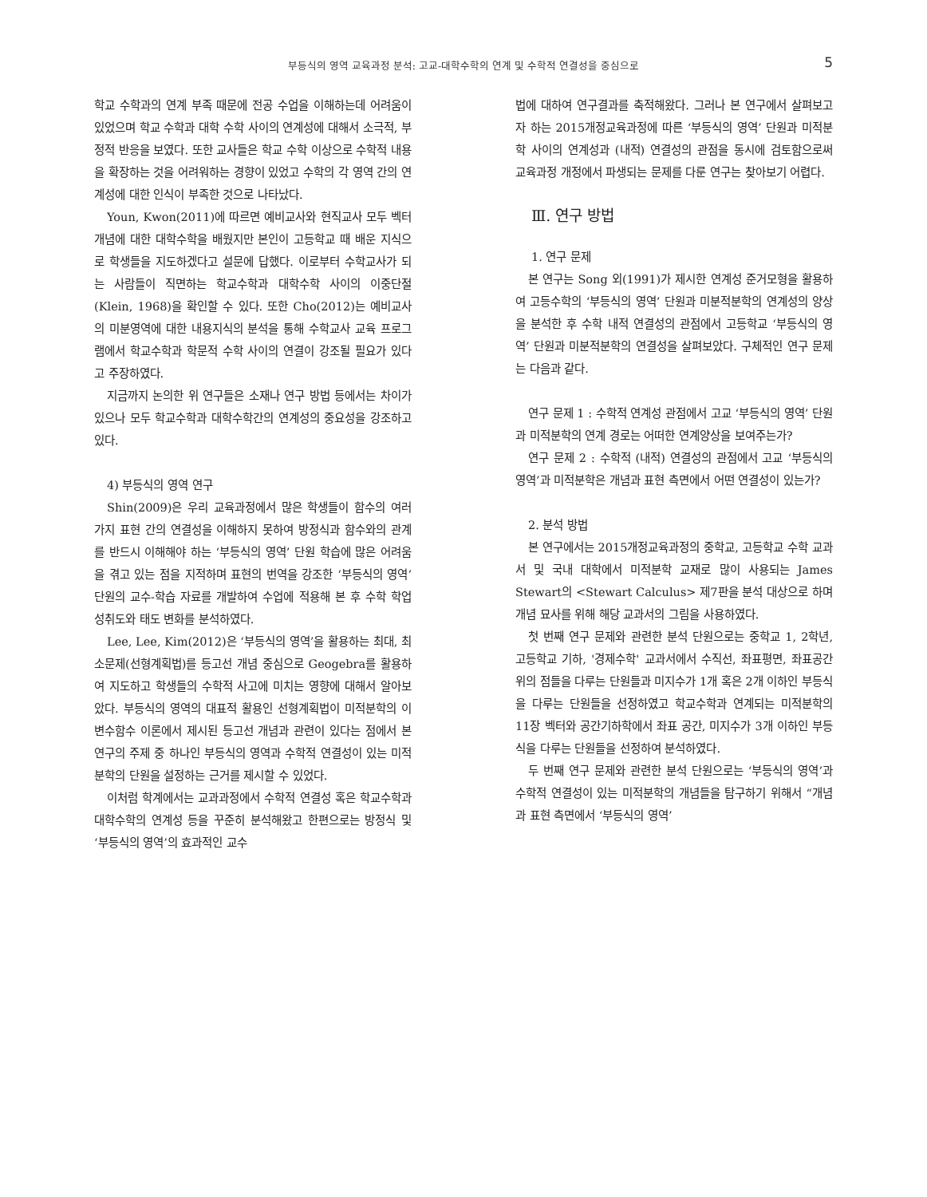부등식의 영역 교육과정 분석: 고교-대학수학의 연계 및 수학적 연결성을 중심으로 5
학교 수학과의 연계 부족 때문에 전공 수업을 이해하는데 어려움이 있었으며 학교 수학과 대학 수학 사이의 연계성에 대해서 소극적, 부정적 반응을 보였다. 또한 교사들은 학교 수학 이상으로 수학적 내용을 확장하는 것을 어려워하는 경향이 있었고 수학의 각 영역 간의 연계성에 대한 인식이 부족한 것으로 나타났다.
Youn, Kwon(2011)에 따르면 예비교사와 현직교사 모두 벡터 개념에 대한 대학수학을 배웠지만 본인이 고등학교 때 배운 지식으로 학생들을 지도하겠다고 설문에 답했다. 이로부터 수학교사가 되는 사람들이 직면하는 학교수학과 대학수학 사이의 이중단절(Klein, 1968)을 확인할 수 있다. 또한 Cho(2012)는 예비교사의 미분영역에 대한 내용지식의 분석을 통해 수학교사 교육 프로그램에서 학교수학과 학문적 수학 사이의 연결이 강조될 필요가 있다고 주장하였다.
지금까지 논의한 위 연구들은 소재나 연구 방법 등에서는 차이가 있으나 모두 학교수학과 대학수학간의 연계성의 중요성을 강조하고 있다.
4) 부등식의 영역 연구
Shin(2009)은 우리 교육과정에서 많은 학생들이 함수의 여러 가지 표현 간의 연결성을 이해하지 못하여 방정식과 함수와의 관계를 반드시 이해해야 하는 ‘부등식의 영역’ 단원 학습에 많은 어려움을 겪고 있는 점을 지적하며 표현의 번역을 강조한 ‘부등식의 영역’ 단원의 교수-학습 자료를 개발하여 수업에 적용해 본 후 수학 학업 성취도와 태도 변화를 분석하였다.
Lee, Lee, Kim(2012)은 ‘부등식의 영역’을 활용하는 최대, 최소문제(선형계획법)를 등고선 개념 중심으로 Geogebra를 활용하여 지도하고 학생들의 수학적 사고에 미치는 영향에 대해서 알아보았다. 부등식의 영역의 대표적 활용인 선형계획법이 미적분학의 이변수함수 이론에서 제시된 등고선 개념과 관련이 있다는 점에서 본 연구의 주제 중 하나인 부등식의 영역과 수학적 연결성이 있는 미적분학의 단원을 설정하는 근거를 제시할 수 있었다.
이처럼 학계에서는 교과과정에서 수학적 연결성 혹은 학교수학과 대학수학의 연계성 등을 꾸준히 분석해왔고 한편으로는 방정식 및 ‘부등식의 영역’의 효과적인 교수
법에 대하여 연구결과를 축적해왔다. 그러나 본 연구에서 살펴보고자 하는 2015개정교육과정에 따른 ‘부등식의 영역’ 단원과 미적분학 사이의 연계성과 (내적) 연결성의 관점을 동시에 검토함으로써 교육과정 개정에서 파생되는 문제를 다룬 연구는 찾아보기 어렵다.
Ⅲ. 연구 방법
1. 연구 문제
본 연구는 Song 외(1991)가 제시한 연계성 준거모형을 활용하여 고등수학의 ‘부등식의 영역’ 단원과 미분적분학의 연계성의 양상을 분석한 후 수학 내적 연결성의 관점에서 고등학교 ‘부등식의 영역’ 단원과 미분적분학의 연결성을 살펴보았다. 구체적인 연구 문제는 다음과 같다.
연구 문제 1 : 수학적 연계성 관점에서 고교 ‘부등식의 영역’ 단원과 미적분학의 연계 경로는 어떠한 연계양상을 보여주는가?
연구 문제 2 : 수학적 (내적) 연결성의 관점에서 고교 ‘부등식의 영역’과 미적분학은 개념과 표현 측면에서 어떤 연결성이 있는가?
2. 분석 방법
본 연구에서는 2015개정교육과정의 중학교, 고등학교 수학 교과서 및 국내 대학에서 미적분학 교재로 많이 사용되는 James Stewart의 <Stewart Calculus> 제7판을 분석 대상으로 하며 개념 묘사를 위해 해당 교과서의 그림을 사용하였다.
첫 번째 연구 문제와 관련한 분석 단원으로는 중학교 1, 2학년, 고등학교 기하, '경제수학' 교과서에서 수직선, 좌표평면, 좌표공간 위의 점들을 다루는 단원들과 미지수가 1개 혹은 2개 이하인 부등식을 다루는 단원들을 선정하였고 학교수학과 연계되는 미적분학의 11장 벡터와 공간기하학에서 좌표 공간, 미지수가 3개 이하인 부등식을 다루는 단원들을 선정하여 분석하였다.
두 번째 연구 문제와 관련한 분석 단원으로는 ‘부등식의 영역’과 수학적 연결성이 있는 미적분학의 개념들을 탐구하기 위해서 “개념과 표현 측면에서 ‘부등식의 영역’